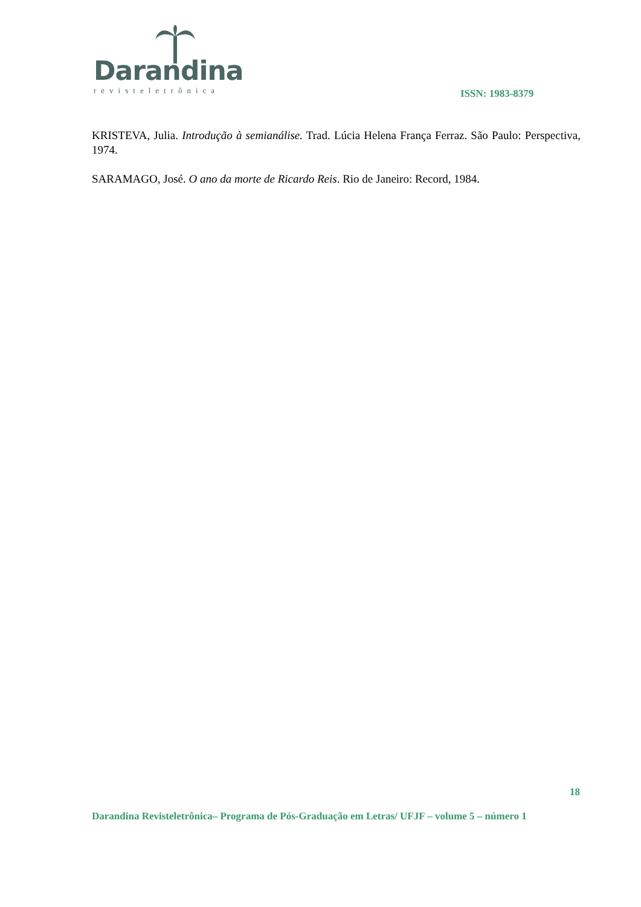Darandina
revisteletrônica
ISSN: 1983-8379
KRISTEVA, Julia. Introdução à semianálise. Trad. Lúcia Helena França Ferraz. São Paulo: Perspectiva, 1974.
SARAMAGO, José. O ano da morte de Ricardo Reis. Rio de Janeiro: Record, 1984.
18
Darandina Revisteletrônica– Programa de Pós-Graduação em Letras/ UFJF – volume 5 – número 1